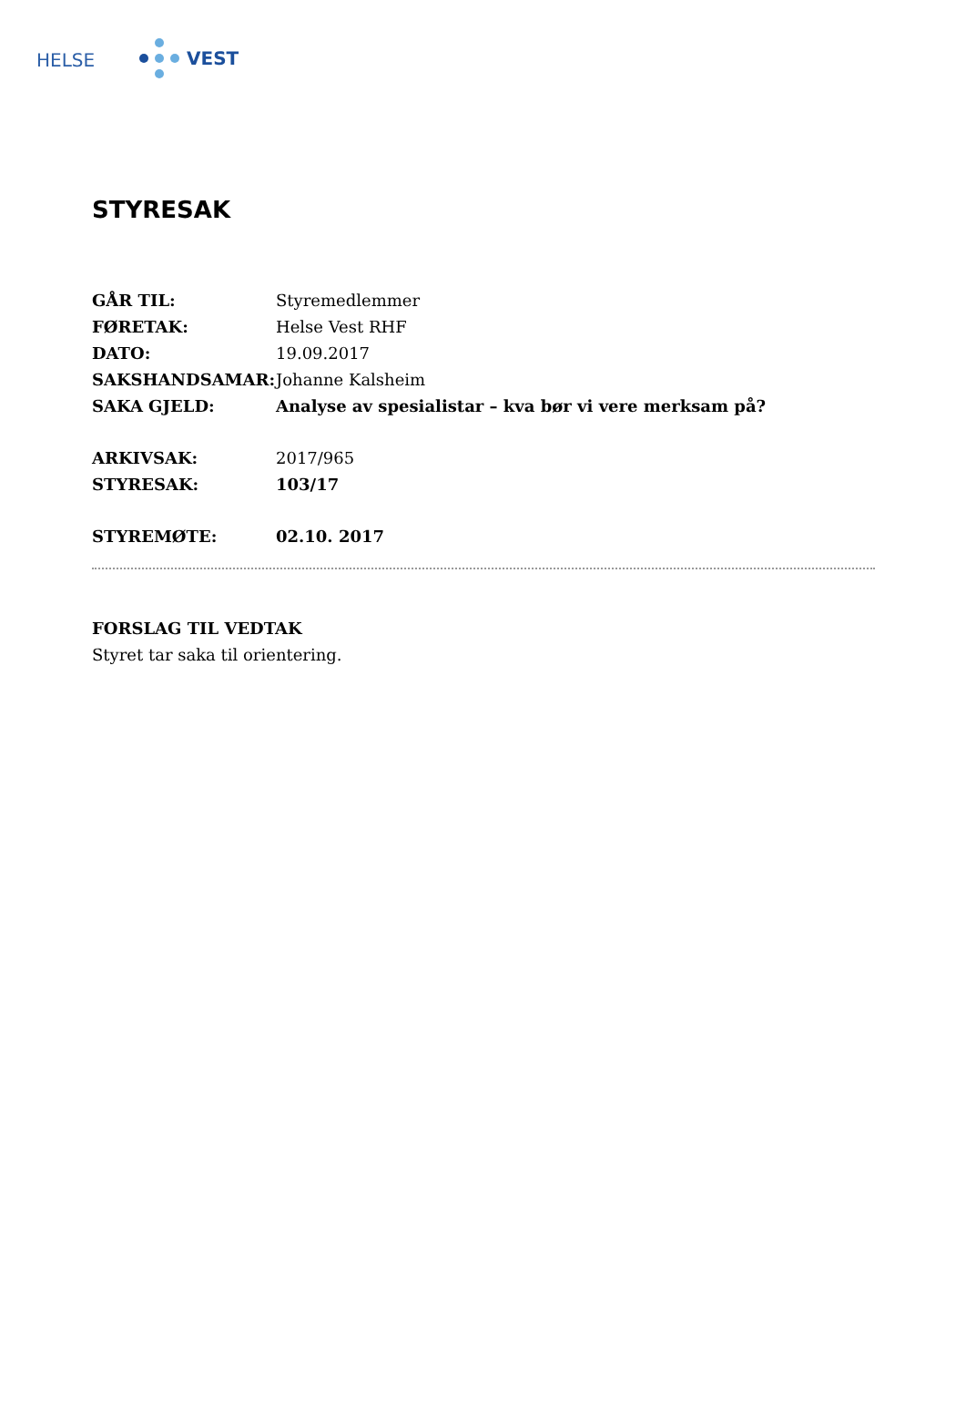HELSE VEST
STYRESAK
GÅR TIL: Styremedlemmer
FØRETAK: Helse Vest RHF
DATO: 19.09.2017
SAKSHANDSAMAR: Johanne Kalsheim
SAKA GJELD: Analyse av spesialistar – kva bør vi vere merksam på?
ARKIVSAK: 2017/965
STYRESAK: 103/17
STYREMØTE: 02.10. 2017
FORSLAG TIL VEDTAK
Styret tar saka til orientering.